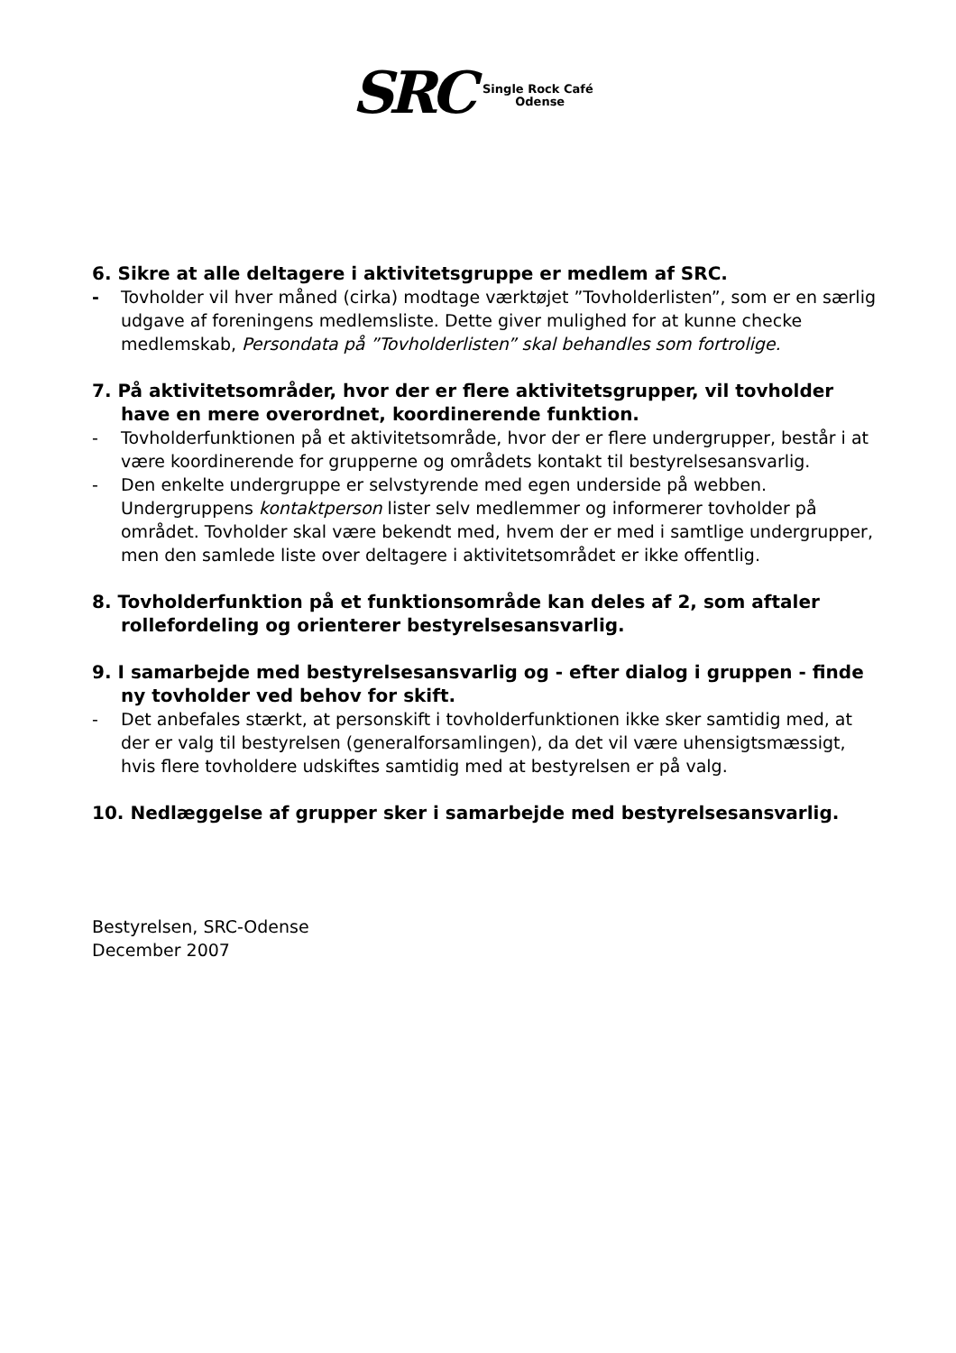SRC
Single Rock Café
Odense
6. Sikre at alle deltagere i aktivitetsgruppe er medlem af SRC.
- Tovholder vil hver måned (cirka) modtage værktøjet ”Tovholderlisten”, som er en særlig udgave af foreningens medlemsliste. Dette giver mulighed for at kunne checke medlemskab, Persondata på ”Tovholderlisten” skal behandles som fortrolige.
7. På aktivitetsområder, hvor der er flere aktivitetsgrupper, vil tovholder have en mere overordnet, koordinerende funktion.
- Tovholderfunktionen på et aktivitetsområde, hvor der er flere undergrupper, består i at være koordinerende for grupperne og områdets kontakt til bestyrelsesansvarlig.
- Den enkelte undergruppe er selvstyrende med egen underside på webben. Undergruppens kontaktperson lister selv medlemmer og informerer tovholder på området. Tovholder skal være bekendt med, hvem der er med i samtlige undergrupper, men den samlede liste over deltagere i aktivitetsområdet er ikke offentlig.
8. Tovholderfunktion på et funktionsområde kan deles af 2, som aftaler rollefordeling og orienterer bestyrelsesansvarlig.
9. I samarbejde med bestyrelsesansvarlig og - efter dialog i gruppen - finde ny tovholder ved behov for skift.
- Det anbefales stærkt, at personskift i tovholderfunktionen ikke sker samtidig med, at der er valg til bestyrelsen (generalforsamlingen), da det vil være uhensigtsmæssigt, hvis flere tovholdere udskiftes samtidig med at bestyrelsen er på valg.
10. Nedlæggelse af grupper sker i samarbejde med bestyrelsesansvarlig.
Bestyrelsen, SRC-Odense
December 2007